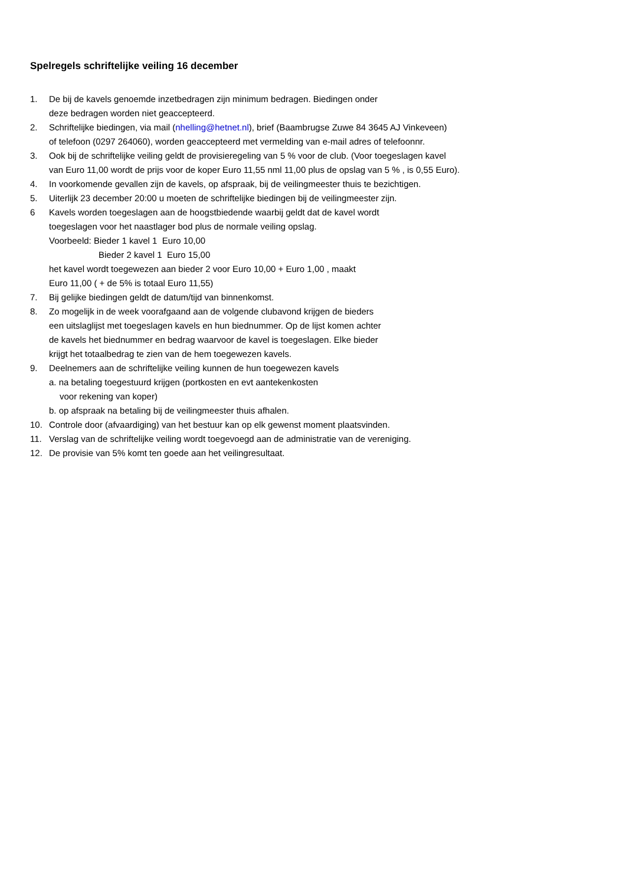Spelregels schriftelijke veiling 16 december
1. De bij de kavels genoemde inzetbedragen zijn minimum bedragen. Biedingen onder
deze bedragen worden niet geaccepteerd.
2. Schriftelijke biedingen, via mail (nhelling@hetnet.nl), brief (Baambrugse Zuwe 84 3645 AJ Vinkeveen)
of telefoon (0297 264060), worden geaccepteerd met vermelding van e-mail adres of telefoonnr.
3. Ook bij de schriftelijke veiling geldt de provisieregeling van 5 % voor de club. (Voor toegeslagen kavel
van Euro 11,00 wordt de prijs voor de koper Euro 11,55 nml 11,00 plus de opslag van 5 % , is 0,55 Euro).
4. In voorkomende gevallen zijn de kavels, op afspraak, bij de veilingmeester thuis te bezichtigen.
5. Uiterlijk 23 december 20:00 u moeten de schriftelijke biedingen bij de veilingmeester zijn.
6 Kavels worden toegeslagen aan de hoogstbiedende waarbij geldt dat de kavel wordt
toegeslagen voor het naastlager bod plus de normale veiling opslag.
Voorbeeld: Bieder 1 kavel 1 Euro 10,00
Bieder 2 kavel 1 Euro 15,00
het kavel wordt toegewezen aan bieder 2 voor Euro 10,00 + Euro 1,00 , maakt
Euro 11,00 ( + de 5% is totaal Euro 11,55)
7. Bij gelijke biedingen geldt de datum/tijd van binnenkomst.
8. Zo mogelijk in de week voorafgaand aan de volgende clubavond krijgen de bieders
een uitslaglijst met toegeslagen kavels en hun biednummer. Op de lijst komen achter
de kavels het biednummer en bedrag waarvoor de kavel is toegeslagen. Elke bieder
krijgt het totaalbedrag te zien van de hem toegewezen kavels.
9. Deelnemers aan de schriftelijke veiling kunnen de hun toegewezen kavels
a. na betaling toegestuurd krijgen (portkosten en evt aantekenkosten
voor rekening van koper)
b. op afspraak na betaling bij de veilingmeester thuis afhalen.
10. Controle door (afvaardiging) van het bestuur kan op elk gewenst moment plaatsvinden.
11. Verslag van de schriftelijke veiling wordt toegevoegd aan de administratie van de vereniging.
12. De provisie van 5% komt ten goede aan het veilingresultaat.